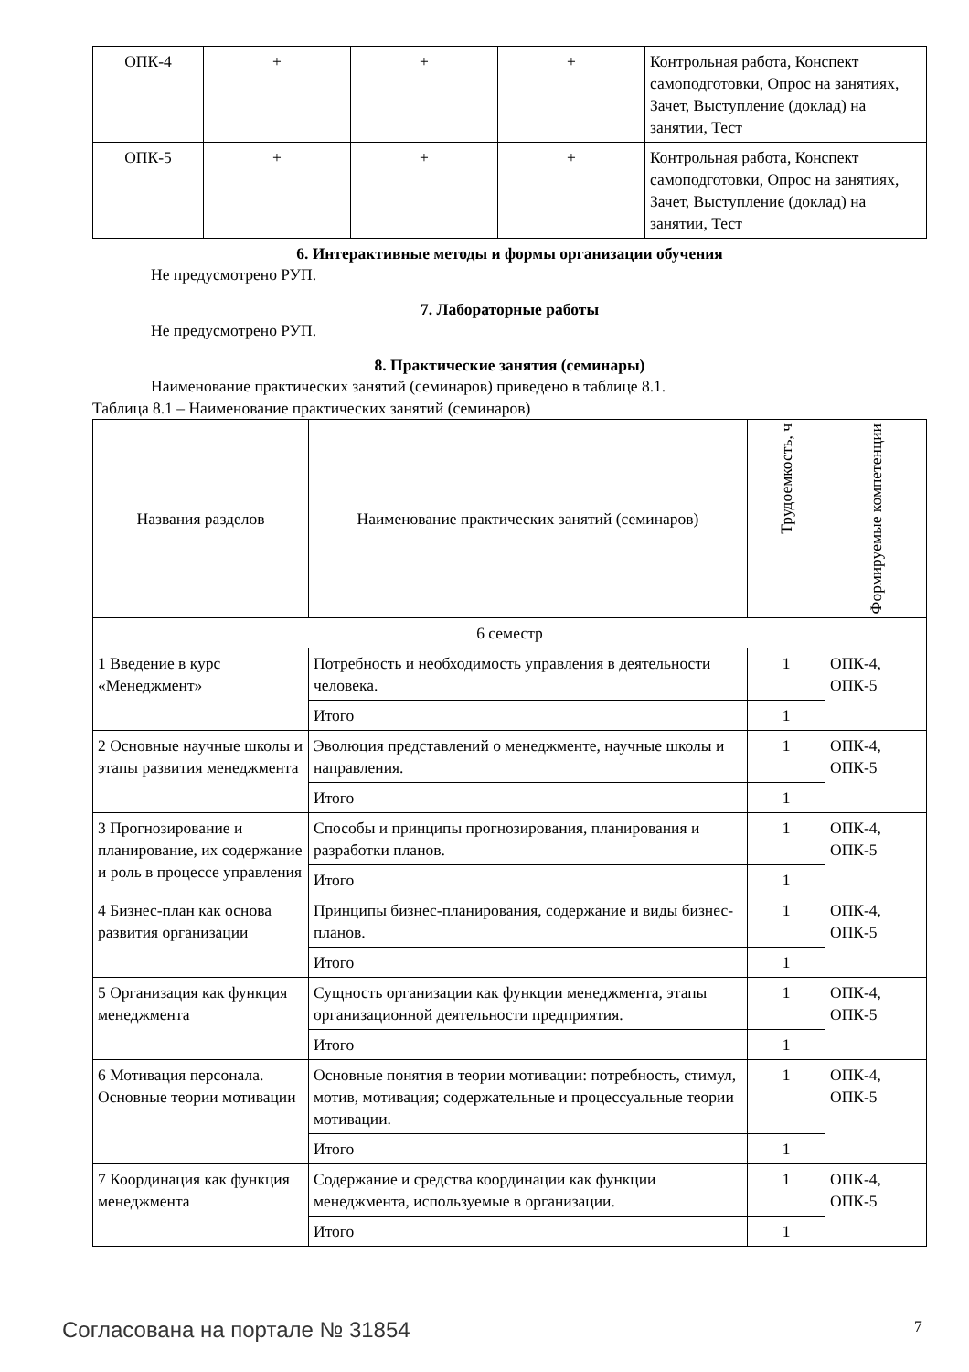| ОПК-4 | + | + | + | Контрольная работа, Конспект самоподготовки, Опрос на занятиях, Зачет, Выступление (доклад) на занятии, Тест |
| ОПК-5 | + | + | + | Контрольная работа, Конспект самоподготовки, Опрос на занятиях, Зачет, Выступление (доклад) на занятии, Тест |
6. Интерактивные методы и формы организации обучения
Не предусмотрено РУП.
7. Лабораторные работы
Не предусмотрено РУП.
8. Практические занятия (семинары)
Наименование практических занятий (семинаров) приведено в таблице 8.1.
Таблица 8.1 – Наименование практических занятий (семинаров)
| Названия разделов | Наименование практических занятий (семинаров) | Трудоемкость, ч | Формируемые компетенции |
| --- | --- | --- | --- |
| 6 семестр | | | |
| 1 Введение в курс «Менеджмент» | Потребность и необходимость управления в деятельности человека. | 1 | ОПК-4, ОПК-5 |
| | Итого | 1 | |
| 2 Основные научные школы и этапы развития менеджмента | Эволюция представлений о менеджменте, научные школы и направления. | 1 | ОПК-4, ОПК-5 |
| | Итого | 1 | |
| 3 Прогнозирование и планирование, их содержание и роль в процессе управления | Способы и принципы прогнозирования, планирования и разработки планов. | 1 | ОПК-4, ОПК-5 |
| | Итого | 1 | |
| 4 Бизнес-план как основа развития организации | Принципы бизнес-планирования, содержание и виды бизнес-планов. | 1 | ОПК-4, ОПК-5 |
| | Итого | 1 | |
| 5 Организация как функция менеджмента | Сущность организации как функции менеджмента, этапы организационной деятельности предприятия. | 1 | ОПК-4, ОПК-5 |
| | Итого | 1 | |
| 6 Мотивация персонала. Основные теории мотивации | Основные понятия в теории мотивации: потребность, стимул, мотив, мотивация; содержательные и процессуальные теории мотивации. | 1 | ОПК-4, ОПК-5 |
| | Итого | 1 | |
| 7 Координация как функция менеджмента | Содержание и средства координации как функции менеджмента, используемые в организации. | 1 | ОПК-4, ОПК-5 |
| | Итого | 1 | |
Согласована на портале № 31854 7